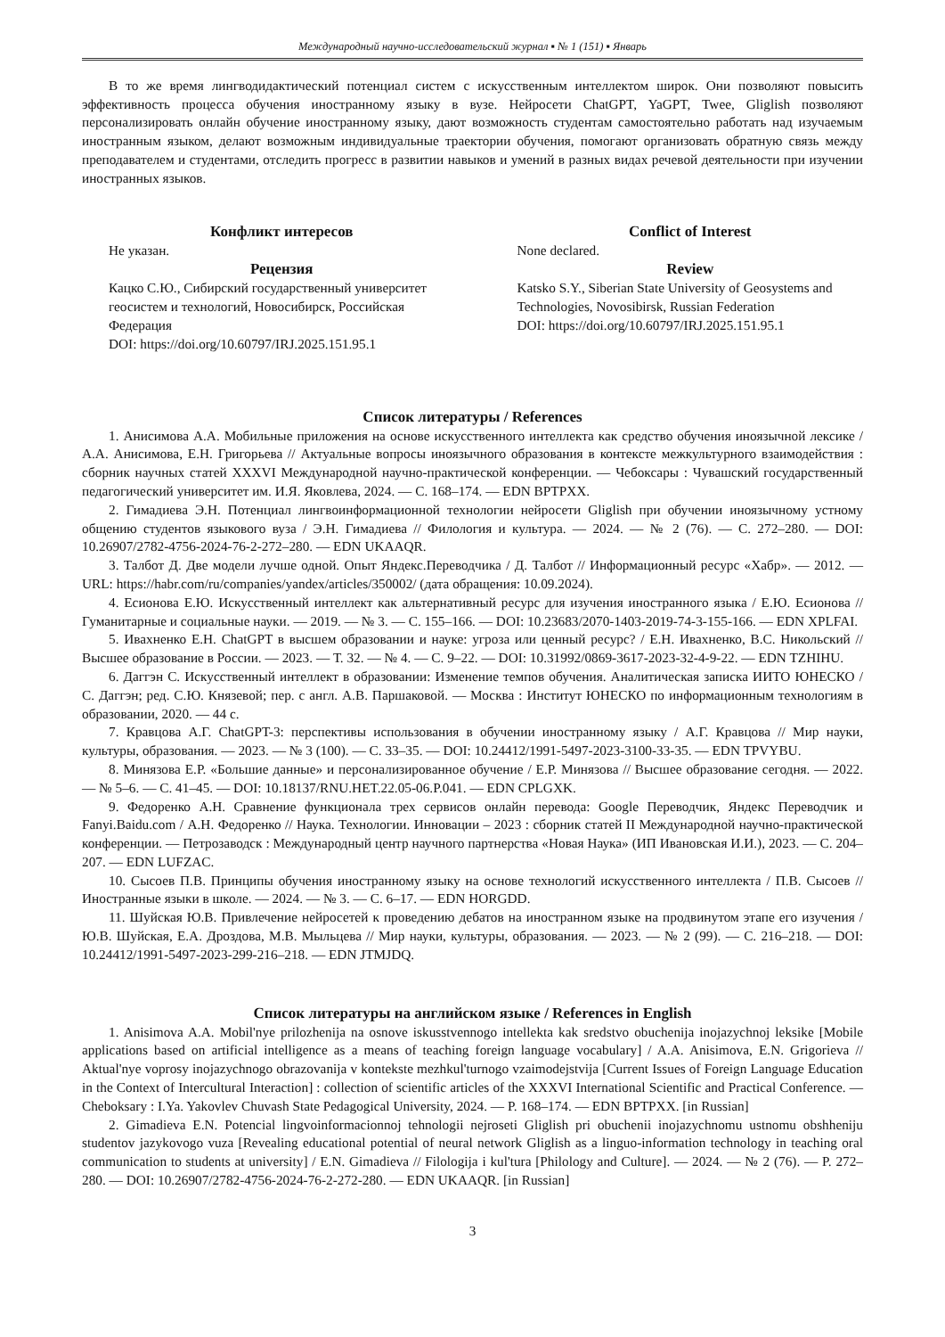Международный научно-исследовательский журнал ▪ № 1 (151) ▪ Январь
В то же время лингводидактический потенциал систем с искусственным интеллектом широк. Они позволяют повысить эффективность процесса обучения иностранному языку в вузе. Нейросети ChatGPT, YaGPT, Twee, Gliglish позволяют персонализировать онлайн обучение иностранному языку, дают возможность студентам самостоятельно работать над изучаемым иностранным языком, делают возможным индивидуальные траектории обучения, помогают организовать обратную связь между преподавателем и студентами, отследить прогресс в развитии навыков и умений в разных видах речевой деятельности при изучении иностранных языков.
Конфликт интересов
Не указан.
Рецензия
Кацко С.Ю., Сибирский государственный университет геосистем и технологий, Новосибирск, Российская Федерация
DOI: https://doi.org/10.60797/IRJ.2025.151.95.1
Conflict of Interest
None declared.
Review
Katsko S.Y., Siberian State University of Geosystems and Technologies, Novosibirsk, Russian Federation
DOI: https://doi.org/10.60797/IRJ.2025.151.95.1
Список литературы / References
1. Анисимова А.А. Мобильные приложения на основе искусственного интеллекта как средство обучения иноязычной лексике / А.А. Анисимова, Е.Н. Григорьева // Актуальные вопросы иноязычного образования в контексте межкультурного взаимодействия : сборник научных статей XXXVI Международной научно-практической конференции. — Чебоксары : Чувашский государственный педагогический университет им. И.Я. Яковлева, 2024. — С. 168–174. — EDN BPTPXX.
2. Гимадиева Э.Н. Потенциал лингвоинформационной технологии нейросети Gliglish при обучении иноязычному устному общению студентов языкового вуза / Э.Н. Гимадиева // Филология и культура. — 2024. — № 2 (76). — С. 272–280. — DOI: 10.26907/2782-4756-2024-76-2-272–280. — EDN UKAAQR.
3. Талбот Д. Две модели лучше одной. Опыт Яндекс.Переводчика / Д. Талбот // Информационный ресурс «Хабр». — 2012. — URL: https://habr.com/ru/companies/yandex/articles/350002/ (дата обращения: 10.09.2024).
4. Есионова Е.Ю. Искусственный интеллект как альтернативный ресурс для изучения иностранного языка / Е.Ю. Есионова // Гуманитарные и социальные науки. — 2019. — № 3. — С. 155–166. — DOI: 10.23683/2070-1403-2019-74-3-155-166. — EDN XPLFAI.
5. Ивахненко Е.Н. ChatGPT в высшем образовании и науке: угроза или ценный ресурс? / Е.Н. Ивахненко, В.С. Никольский // Высшее образование в России. — 2023. — Т. 32. — № 4. — С. 9–22. — DOI: 10.31992/0869-3617-2023-32-4-9-22. — EDN TZHIHU.
6. Даггэн С. Искусственный интеллект в образовании: Изменение темпов обучения. Аналитическая записка ИИТО ЮНЕСКО / С. Даггэн; ред. С.Ю. Князевой; пер. с англ. А.В. Паршаковой. — Москва : Институт ЮНЕСКО по информационным технологиям в образовании, 2020. — 44 с.
7. Кравцова А.Г. ChatGPT-3: перспективы использования в обучении иностранному языку / А.Г. Кравцова // Мир науки, культуры, образования. — 2023. — № 3 (100). — С. 33–35. — DOI: 10.24412/1991-5497-2023-3100-33-35. — EDN TPVYBU.
8. Минязова Е.Р. «Большие данные» и персонализированное обучение / Е.Р. Минязова // Высшее образование сегодня. — 2022. — № 5–6. — С. 41–45. — DOI: 10.18137/RNU.HET.22.05-06.P.041. — EDN CPLGXK.
9. Федоренко А.Н. Сравнение функционала трех сервисов онлайн перевода: Google Переводчик, Яндекс Переводчик и Fanyi.Baidu.com / А.Н. Федоренко // Наука. Технологии. Инновации – 2023 : сборник статей II Международной научно-практической конференции. — Петрозаводск : Международный центр научного партнерства «Новая Наука» (ИП Ивановская И.И.), 2023. — С. 204–207. — EDN LUFZAC.
10. Сысоев П.В. Принципы обучения иностранному языку на основе технологий искусственного интеллекта / П.В. Сысоев // Иностранные языки в школе. — 2024. — № 3. — С. 6–17. — EDN HORGDD.
11. Шуйская Ю.В. Привлечение нейросетей к проведению дебатов на иностранном языке на продвинутом этапе его изучения / Ю.В. Шуйская, Е.А. Дроздова, М.В. Мыльцева // Мир науки, культуры, образования. — 2023. — № 2 (99). — С. 216–218. — DOI: 10.24412/1991-5497-2023-299-216–218. — EDN JTMJDQ.
Список литературы на английском языке / References in English
1. Anisimova A.A. Mobil'nye prilozhenija na osnove iskusstvennogo intellekta kak sredstvo obuchenija inojazychnoj leksike [Mobile applications based on artificial intelligence as a means of teaching foreign language vocabulary] / A.A. Anisimova, E.N. Grigorieva // Aktual'nye voprosy inojazychnogo obrazovanija v kontekste mezhkul'turnogo vzaimodejstvija [Current Issues of Foreign Language Education in the Context of Intercultural Interaction] : collection of scientific articles of the XXXVI International Scientific and Practical Conference. — Cheboksary : I.Ya. Yakovlev Chuvash State Pedagogical University, 2024. — P. 168–174. — EDN BPTPXX. [in Russian]
2. Gimadieva E.N. Potencial lingvoinformacionnoj tehnologii nejroseti Gliglish pri obuchenii inojazychnomu ustnomu obshheniju studentov jazykovogo vuza [Revealing educational potential of neural network Gliglish as a linguo-information technology in teaching oral communication to students at university] / E.N. Gimadieva // Filologija i kul'tura [Philology and Culture]. — 2024. — № 2 (76). — P. 272–280. — DOI: 10.26907/2782-4756-2024-76-2-272-280. — EDN UKAAQR. [in Russian]
3